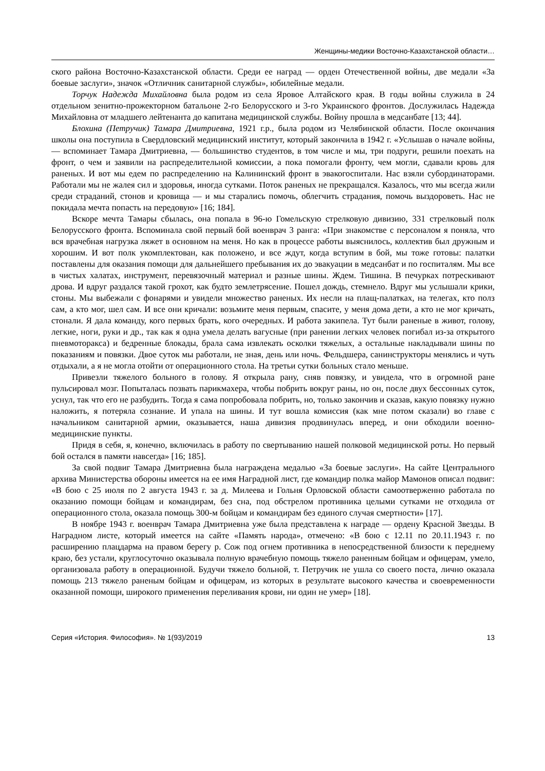Женщины-медики Восточно-Казахстанской области…
ского района Восточно-Казахстанской области. Среди ее наград — орден Отечественной войны, две медали «За боевые заслуги», значок «Отличник санитарной службы», юбилейные медали.
Торчук Надежда Михайловна была родом из села Яровое Алтайского края. В годы войны служила в 24 отдельном зенитно-прожекторном батальоне 2-го Белорусского и 3-го Украинского фронтов. Дослужилась Надежда Михайловна от младшего лейтенанта до капитана медицинской службы. Войну прошла в медсанбате [13; 44].
Блохина (Петручик) Тамара Дмитриевна, 1921 г.р., была родом из Челябинской области. После окончания школы она поступила в Свердловский медицинский институт, который закончила в 1942 г. «Услышав о начале войны, — вспоминает Тамара Дмитриевна, — большинство студентов, в том числе и мы, три подруги, решили поехать на фронт, о чем и заявили на распределительной комиссии, а пока помогали фронту, чем могли, сдавали кровь для раненых. И вот мы едем по распределению на Калининский фронт в эвакогоспитали. Нас взяли субординаторами. Работали мы не жалея сил и здоровья, иногда сутками. Поток раненых не прекращался. Казалось, что мы всегда жили среди страданий, стонов и кровища — и мы старались помочь, облегчить страдания, помочь выздороветь. Нас не покидала мечта попасть на передовую» [16; 184].
Вскоре мечта Тамары сбылась, она попала в 96-ю Гомельскую стрелковую дивизию, 331 стрелковый полк Белорусского фронта. Вспоминала свой первый бой военврач 3 ранга: «При знакомстве с персоналом я поняла, что вся врачебная нагрузка ляжет в основном на меня. Но как в процессе работы выяснилось, коллектив был дружным и хорошим. И вот полк укомплектован, как положено, и все ждут, когда вступим в бой, мы тоже готовы: палатки поставлены для оказания помощи для дальнейшего пребывания их до эвакуации в медсанбат и по госпиталям. Мы все в чистых халатах, инструмент, перевязочный материал и разные шины. Ждем. Тишина. В печурках потрескивают дрова. И вдруг раздался такой грохот, как будто землетрясение. Пошел дождь, стемнело. Вдруг мы услышали крики, стоны. Мы выбежали с фонарями и увидели множество раненых. Их несли на плащ-палатках, на телегах, кто полз сам, а кто мог, шел сам. И все они кричали: возьмите меня первым, спасите, у меня дома дети, а кто не мог кричать, стонали. Я дала команду, кого первых брать, кого очередных. И работа закипела. Тут были раненые в живот, голову, легкие, ноги, руки и др., так как я одна умела делать вагусные (при ранении легких человек погибал из-за открытого пневмоторакса) и бедренные блокады, брала сама извлекать осколки тяжелых, а остальные накладывали шины по показаниям и повязки. Двое суток мы работали, не зная, день или ночь. Фельдшера, санинструкторы менялись и чуть отдыхали, а я не могла отойти от операционного стола. На третьи сутки больных стало меньше.
Привезли тяжелого больного в голову. Я открыла рану, сняв повязку, и увидела, что в огромной ране пульсировал мозг. Попыталась позвать парикмахера, чтобы побрить вокруг раны, но он, после двух бессонных суток, уснул, так что его не разбудить. Тогда я сама попробовала побрить, но, только закончив и сказав, какую повязку нужно наложить, я потеряла сознание. И упала на шины. И тут вошла комиссия (как мне потом сказали) во главе с начальником санитарной армии, оказывается, наша дивизия продвинулась вперед, и они обходили военно-медицинские пункты.
Придя в себя, я, конечно, включилась в работу по свертыванию нашей полковой медицинской роты. Но первый бой остался в памяти навсегда» [16; 185].
За свой подвиг Тамара Дмитриевна была награждена медалью «За боевые заслуги». На сайте Центрального архива Министерства обороны имеется на ее имя Наградной лист, где командир полка майор Мамонов описал подвиг: «В бою с 25 июля по 2 августа 1943 г. за д. Милеева и Гольня Орловской области самоотверженно работала по оказанию помощи бойцам и командирам, без сна, под обстрелом противника целыми сутками не отходила от операционного стола, оказала помощь 300-м бойцам и командирам без единого случая смертности» [17].
В ноябре 1943 г. военврач Тамара Дмитриевна уже была представлена к награде — ордену Красной Звезды. В Наградном листе, который имеется на сайте «Память народа», отмечено: «В бою с 12.11 по 20.11.1943 г. по расширению плацдарма на правом берегу р. Сож под огнем противника в непосредственной близости к переднему краю, без устали, круглосуточно оказывала полную врачебную помощь тяжело раненным бойцам и офицерам, умело, организовала работу в операционной. Будучи тяжело больной, т. Петручик не ушла со своего поста, лично оказала помощь 213 тяжело раненым бойцам и офицерам, из которых в результате высокого качества и своевременности оказанной помощи, широкого применения переливания крови, ни один не умер» [18].
Серия «История. Философия». № 1(93)/2019 13